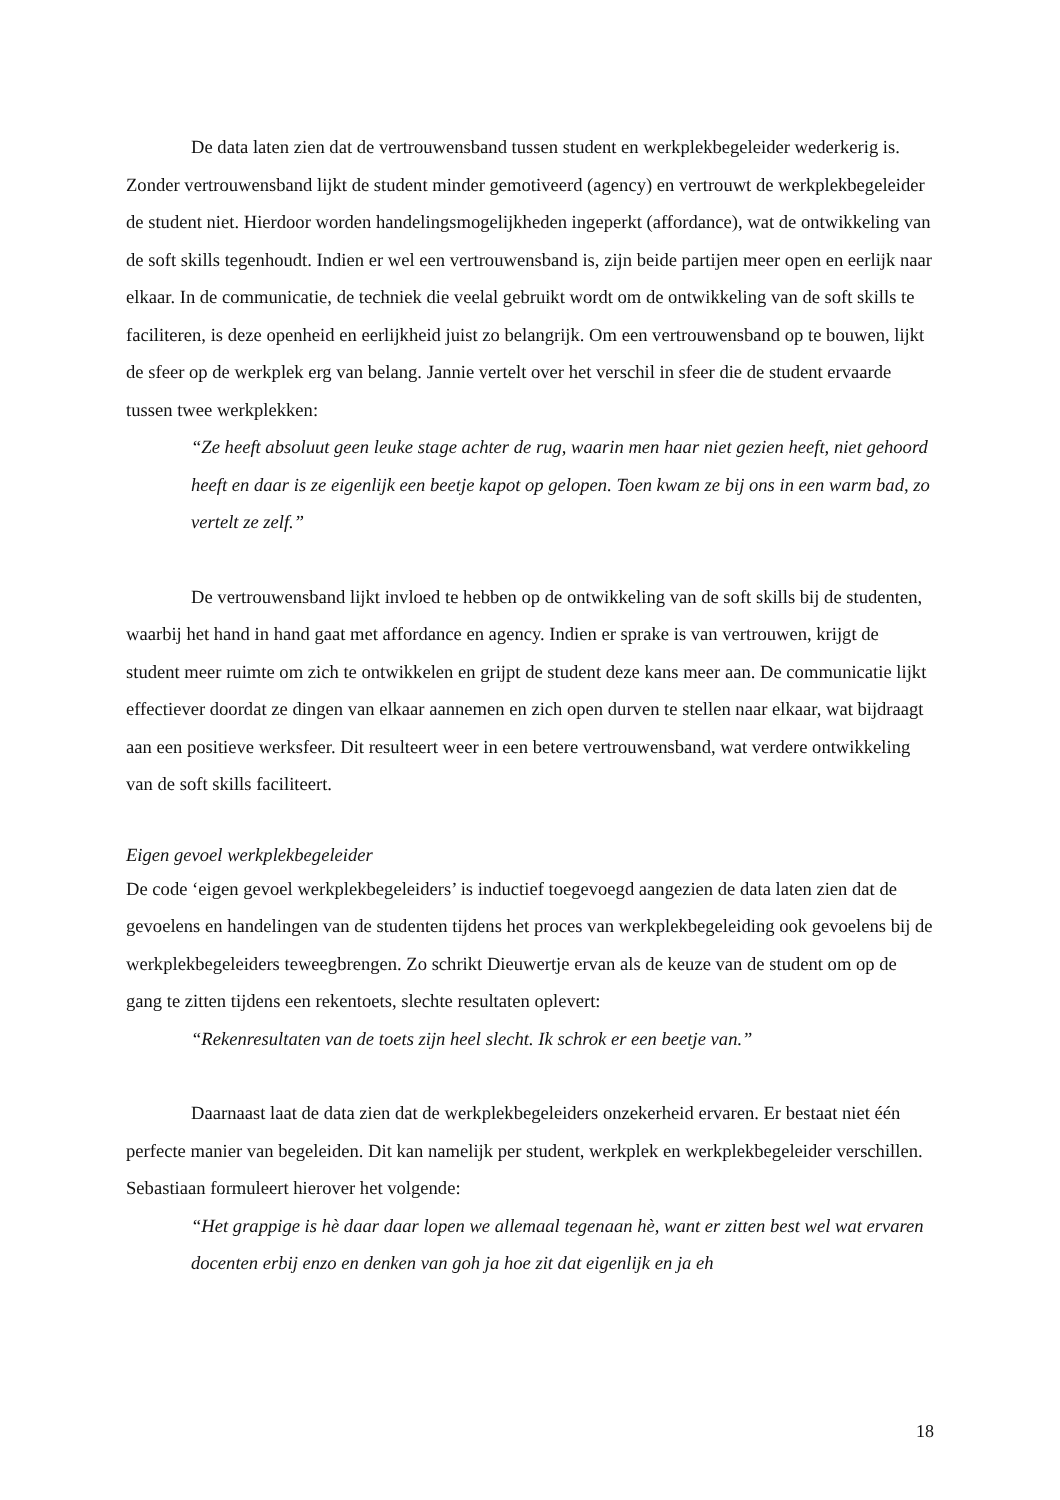De data laten zien dat de vertrouwensband tussen student en werkplekbegeleider wederkerig is. Zonder vertrouwensband lijkt de student minder gemotiveerd (agency) en vertrouwt de werkplekbegeleider de student niet. Hierdoor worden handelingsmogelijkheden ingeperkt (affordance), wat de ontwikkeling van de soft skills tegenhoudt. Indien er wel een vertrouwensband is, zijn beide partijen meer open en eerlijk naar elkaar. In de communicatie, de techniek die veelal gebruikt wordt om de ontwikkeling van de soft skills te faciliteren, is deze openheid en eerlijkheid juist zo belangrijk. Om een vertrouwensband op te bouwen, lijkt de sfeer op de werkplek erg van belang. Jannie vertelt over het verschil in sfeer die de student ervaarde tussen twee werkplekken:
“Ze heeft absoluut geen leuke stage achter de rug, waarin men haar niet gezien heeft, niet gehoord heeft en daar is ze eigenlijk een beetje kapot op gelopen. Toen kwam ze bij ons in een warm bad, zo vertelt ze zelf.”
De vertrouwensband lijkt invloed te hebben op de ontwikkeling van de soft skills bij de studenten, waarbij het hand in hand gaat met affordance en agency. Indien er sprake is van vertrouwen, krijgt de student meer ruimte om zich te ontwikkelen en grijpt de student deze kans meer aan. De communicatie lijkt effectiever doordat ze dingen van elkaar aannemen en zich open durven te stellen naar elkaar, wat bijdraagt aan een positieve werksfeer. Dit resulteert weer in een betere vertrouwensband, wat verdere ontwikkeling van de soft skills faciliteert.
Eigen gevoel werkplekbegeleider
De code ‘eigen gevoel werkplekbegeleiders’ is inductief toegevoegd aangezien de data laten zien dat de gevoelens en handelingen van de studenten tijdens het proces van werkplekbegeleiding ook gevoelens bij de werkplekbegeleiders teweegbrengen. Zo schrikt Dieuwertje ervan als de keuze van de student om op de gang te zitten tijdens een rekentoets, slechte resultaten oplevert:
“Rekenresultaten van de toets zijn heel slecht. Ik schrok er een beetje van.”
Daarnaast laat de data zien dat de werkplekbegeleiders onzekerheid ervaren. Er bestaat niet één perfecte manier van begeleiden. Dit kan namelijk per student, werkplek en werkplekbegeleider verschillen. Sebastiaan formuleert hierover het volgende:
“Het grappige is hè daar daar lopen we allemaal tegenaan hè, want er zitten best wel wat ervaren docenten erbij enzo en denken van goh ja hoe zit dat eigenlijk en ja eh
18